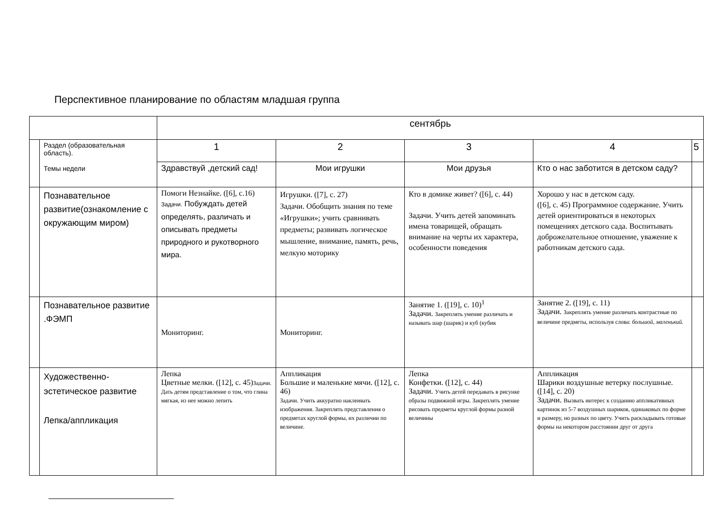Перспективное планирование по областям младшая группа
| | | сентябрь | | | | |
| | Раздел (образовательная область). Темы недели | 1 | 2 | 3 | 4 | 5 |
| | | Здравствуй ,детский сад! | Мои игрушки | Мои друзья | Кто о нас заботится в детском саду? | |
| | Познавательное развитие(ознакомление с окружающим миром) | Помоги Незнайке. ([6], с.16) Задачи. Побуждать детей определять, различать и описывать предметы природного и рукотворного мира. | Игрушки. ([7], с. 27) Задачи. Обобщить знания по теме «Игрушки»; учить сравнивать предметы; развивать логическое мышление, внимание, память, речь, мелкую моторику | Кто в домике живет? ([6], с. 44) Задачи. Учить детей запоминать имена товарищей, обращать внимание на черты их характера, особенности поведения | Хорошо у нас в детском саду. ([6], с. 45) Программное содержание. Учить детей ориентироваться в некоторых помещениях детского сада. Воспитывать доброжелательное отношение, уважение к работникам детского сада. | |
| | Познавательное развитие .ФЭМП | Мониторинг. | Мониторинг. | Занятие 1. ([19], с. 10)<sup>1</sup> Задачи. Закреплять умение различать и называть шар (шарик) и куб (кубик | Занятие 2. ([19], с. 11) Задачи. Закреплять умение различать контрастные по величине предметы, используя слова: большой, маленький. | |
| | Художественно-эстетическое развитие Лепка/аппликация | Лепка Цветные мелки. ([12], с. 45) Задачи. Дать детям представление о том, что глина мягкая, из нее можно лепить | Аппликация Большие и маленькие мячи. ([12], с. 46) Задачи. Учить аккуратно наклеивать изображения. Закреплять представления о предметах круглой формы, их различии по величине. | Лепка Конфетки. ([12], с. 44) Задачи. Учить детей передавать в рисунке образы подвижной игры. Закреплять умение рисовать предметы круглой формы разной величины | Аппликация Шарики воздушные ветерку послушные. ([14], с. 20) Задачи. Вызвать интерес к созданию аппликативных картинок из 5-7 воздушных шариков, одинаковых по форме и размеру, но разных по цвету. Учить раскладывать готовые формы на некотором расстоянии друг от друга | |